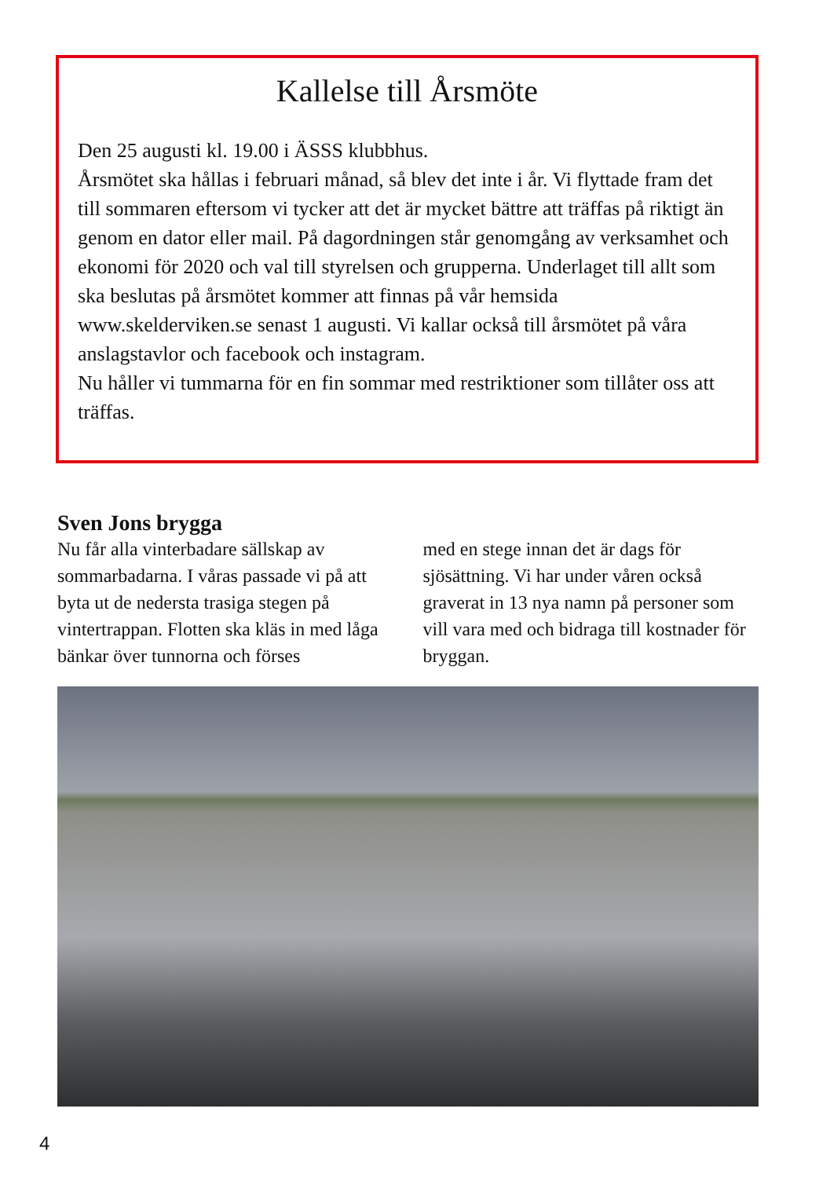Kallelse till Årsmöte
Den 25 augusti kl. 19.00 i ÄSSS klubbhus.
Årsmötet ska hållas i februari månad, så blev det inte i år. Vi flyttade fram det till sommaren eftersom vi tycker att det är mycket bättre att träffas på riktigt än genom en dator eller mail. På dagordningen står genomgång av verksamhet och ekonomi för 2020 och val till styrelsen och grupperna. Underlaget till allt som ska beslutas på årsmötet kom­mer att finnas på vår hemsida www.skelderviken.se senast 1 augusti. Vi kallar också till årsmötet på våra anslagstavlor och facebook och instagram.
Nu håller vi tummarna för en fin sommar med restriktioner som tillåter oss att träffas.
Sven Jons brygga
Nu får alla vinterbadare sällskap av sommarbadarna. I våras passade vi på att byta ut de nedersta trasiga stegen på vintertrappan. Flotten ska kläs in med låga bänkar över tunnorna och förses
med en stege innan det är dags för sjösättning. Vi har under våren också graverat in 13 nya namn på personer som vill vara med och bidraga till kost­nader för bryggan.
4